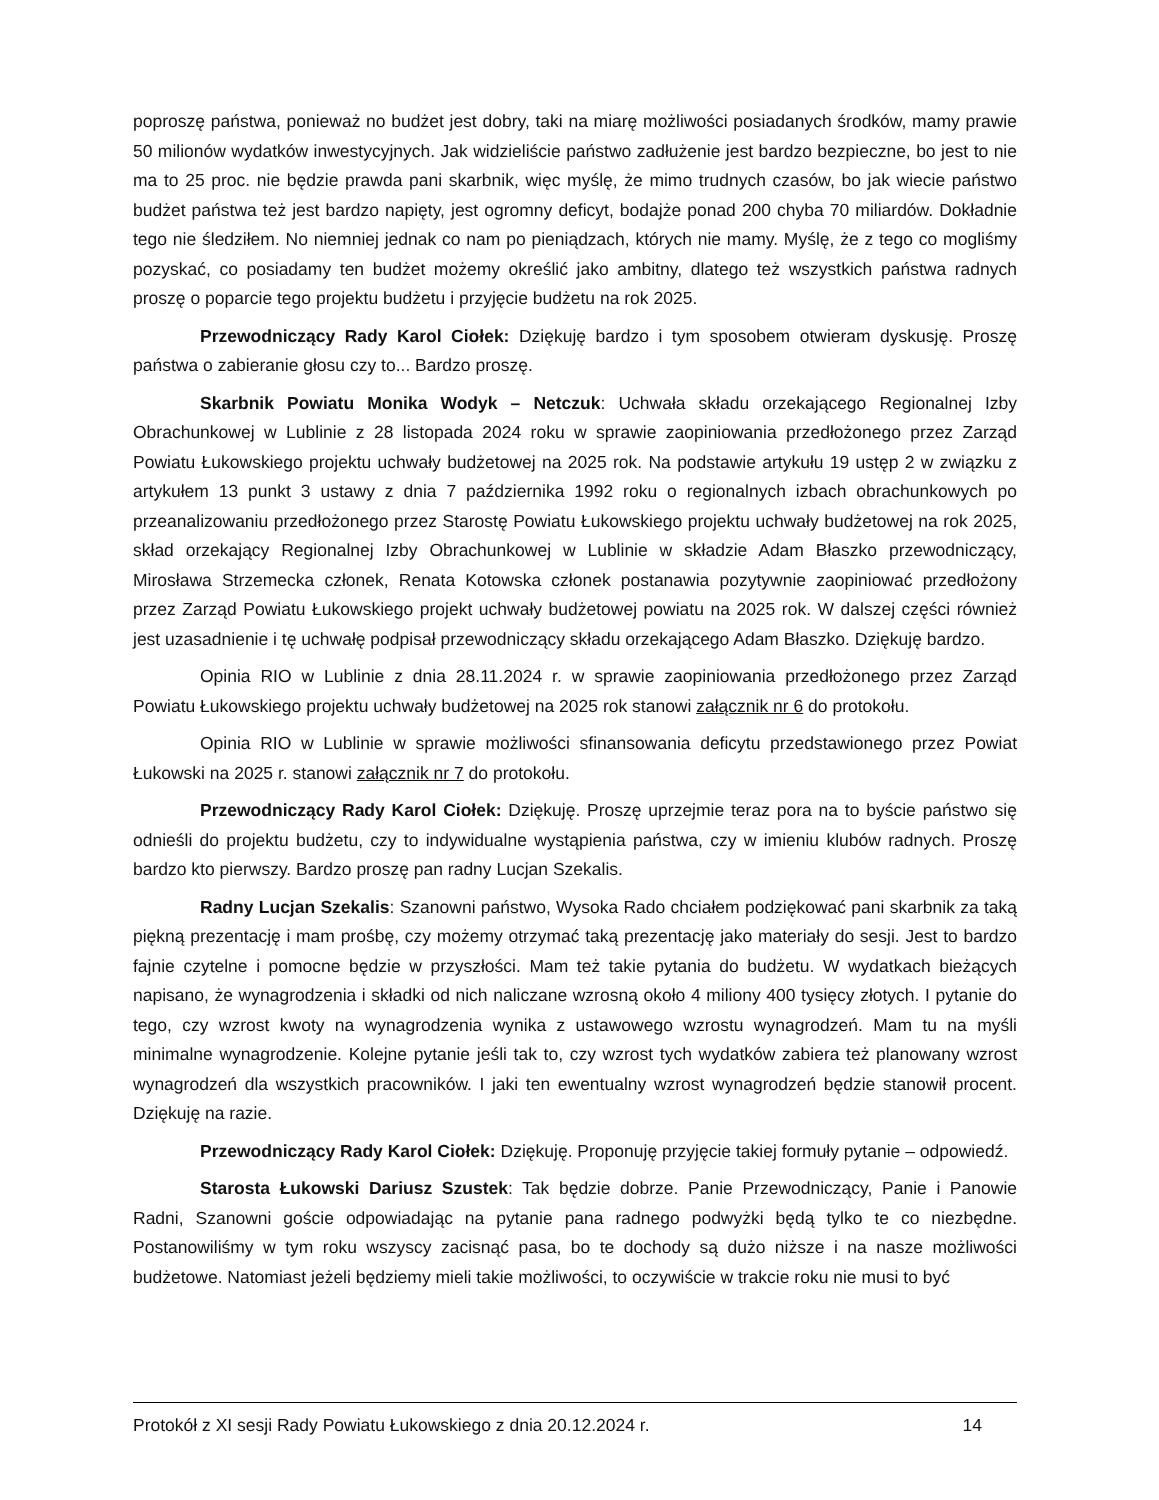poproszę państwa, ponieważ no budżet jest dobry, taki na miarę możliwości posiadanych środków, mamy prawie 50 milionów wydatków inwestycyjnych. Jak widzieliście państwo zadłużenie jest bardzo bezpieczne, bo jest to nie ma to 25 proc. nie będzie prawda pani skarbnik, więc myślę, że mimo trudnych czasów, bo jak wiecie państwo budżet państwa też jest bardzo napięty, jest ogromny deficyt, bodajże ponad 200 chyba 70 miliardów. Dokładnie tego nie śledziłem. No niemniej jednak co nam po pieniądzach, których nie mamy. Myślę, że z tego co mogliśmy pozyskać, co posiadamy ten budżet możemy określić jako ambitny, dlatego też wszystkich państwa radnych proszę o poparcie tego projektu budżetu i przyjęcie budżetu na rok 2025.
Przewodniczący Rady Karol Ciołek: Dziękuję bardzo i tym sposobem otwieram dyskusję. Proszę państwa o zabieranie głosu czy to... Bardzo proszę.
Skarbnik Powiatu Monika Wodyk – Netczuk: Uchwała składu orzekającego Regionalnej Izby Obrachunkowej w Lublinie z 28 listopada 2024 roku w sprawie zaopiniowania przedłożonego przez Zarząd Powiatu Łukowskiego projektu uchwały budżetowej na 2025 rok. Na podstawie artykułu 19 ustęp 2 w związku z artykułem 13 punkt 3 ustawy z dnia 7 października 1992 roku o regionalnych izbach obrachunkowych po przeanalizowaniu przedłożonego przez Starostę Powiatu Łukowskiego projektu uchwały budżetowej na rok 2025, skład orzekający Regionalnej Izby Obrachunkowej w Lublinie w składzie Adam Błaszko przewodniczący, Mirosława Strzemecka członek, Renata Kotowska członek postanawia pozytywnie zaopiniować przedłożony przez Zarząd Powiatu Łukowskiego projekt uchwały budżetowej powiatu na 2025 rok. W dalszej części również jest uzasadnienie i tę uchwałę podpisał przewodniczący składu orzekającego Adam Błaszko. Dziękuję bardzo.
Opinia RIO w Lublinie z dnia 28.11.2024 r. w sprawie zaopiniowania przedłożonego przez Zarząd Powiatu Łukowskiego projektu uchwały budżetowej na 2025 rok stanowi załącznik nr 6 do protokołu.
Opinia RIO w Lublinie w sprawie możliwości sfinansowania deficytu przedstawionego przez Powiat Łukowski na 2025 r. stanowi załącznik nr 7 do protokołu.
Przewodniczący Rady Karol Ciołek: Dziękuję. Proszę uprzejmie teraz pora na to byście państwo się odnieśli do projektu budżetu, czy to indywidualne wystąpienia państwa, czy w imieniu klubów radnych. Proszę bardzo kto pierwszy. Bardzo proszę pan radny Lucjan Szekalis.
Radny Lucjan Szekalis: Szanowni państwo, Wysoka Rado chciałem podziękować pani skarbnik za taką piękną prezentację i mam prośbę, czy możemy otrzymać taką prezentację jako materiały do sesji. Jest to bardzo fajnie czytelne i pomocne będzie w przyszłości. Mam też takie pytania do budżetu. W wydatkach bieżących napisano, że wynagrodzenia i składki od nich naliczane wzrosną około 4 miliony 400 tysięcy złotych. I pytanie do tego, czy wzrost kwoty na wynagrodzenia wynika z ustawowego wzrostu wynagrodzeń. Mam tu na myśli minimalne wynagrodzenie. Kolejne pytanie jeśli tak to, czy wzrost tych wydatków zabiera też planowany wzrost wynagrodzeń dla wszystkich pracowników. I jaki ten ewentualny wzrost wynagrodzeń będzie stanowił procent. Dziękuję na razie.
Przewodniczący Rady Karol Ciołek: Dziękuję. Proponuję przyjęcie takiej formuły pytanie – odpowiedź.
Starosta Łukowski Dariusz Szustek: Tak będzie dobrze. Panie Przewodniczący, Panie i Panowie Radni, Szanowni goście odpowiadając na pytanie pana radnego podwyżki będą tylko te co niezbędne. Postanowiliśmy w tym roku wszyscy zacisnąć pasa, bo te dochody są dużo niższe i na nasze możliwości budżetowe. Natomiast jeżeli będziemy mieli takie możliwości, to oczywiście w trakcie roku nie musi to być
Protokół z XI sesji Rady Powiatu Łukowskiego z dnia 20.12.2024 r. 14